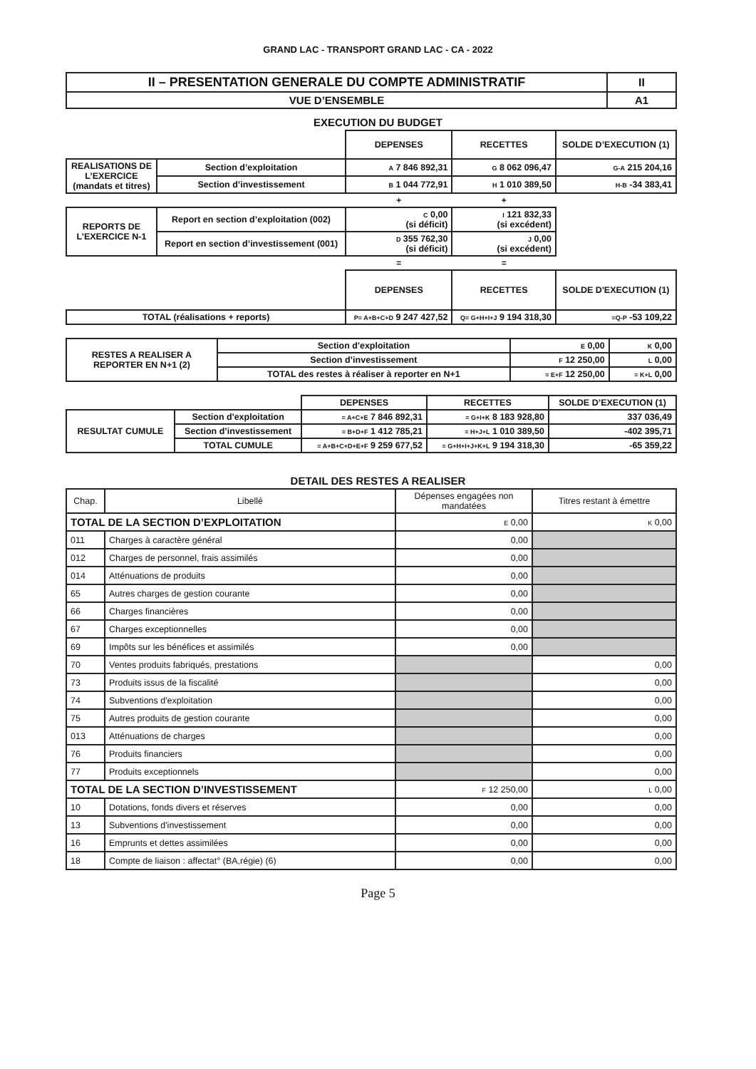GRAND LAC - TRANSPORT GRAND LAC - CA - 2022
| II – PRESENTATION GENERALE DU COMPTE ADMINISTRATIF | II |
| VUE D’ENSEMBLE | A1 |
EXECUTION DU BUDGET
| | | DEPENSES | RECETTES | SOLDE D’EXECUTION (1) |
| REALISATIONS DE L’EXERCICE (mandats et titres) | Section d’exploitation | A 7 846 892,31 | G 8 062 096,47 | G-A 215 204,16 |
| | Section d’investissement | B 1 044 772,91 | H 1 010 389,50 | H-B -34 383,41 |
| | | + | + | |
| REPORTS DE L’EXERCICE N-1 | Report en section d’exploitation (002) | C 0,00 (si déficit) | I 121 832,33 (si excédent) | |
| | Report en section d’investissement (001) | D 355 762,30 (si déficit) | J 0,00 (si excédent) | |
| | | = | = | |
| | | DEPENSES | RECETTES | SOLDE D'EXECUTION (1) |
| TOTAL (réalisations + reports) | | P= A+B+C+D 9 247 427,52 | Q= G+H+I+J 9 194 318,30 | =Q-P -53 109,22 |
| RESTES A REALISER A REPORTER EN N+1 (2) | Section d'exploitation | E 0,00 | K 0,00 |
| | Section d’investissement | F 12 250,00 | L 0,00 |
| | TOTAL des restes à réaliser à reporter en N+1 | = E+F 12 250,00 | = K+L 0,00 |
| | | DEPENSES | RECETTES | SOLDE D’EXECUTION (1) |
| RESULTAT CUMULE | Section d'exploitation | = A+C+E 7 846 892,31 | = G+I+K 8 183 928,80 | 337 036,49 |
| | Section d’investissement | = B+D+F 1 412 785,21 | = H+J+L 1 010 389,50 | -402 395,71 |
| | TOTAL CUMULE | = A+B+C+D+E+F 9 259 677,52 | = G+H+I+J+K+L 9 194 318,30 | -65 359,22 |
DETAIL DES RESTES A REALISER
| Chap. | Libellé | Dépenses engagées non mandatées | Titres restant à émettre |
| TOTAL DE LA SECTION D’EXPLOITATION | | E 0,00 | K 0,00 |
| 011 | Charges à caractère général | 0,00 | |
| 012 | Charges de personnel, frais assimilés | 0,00 | |
| 014 | Atténuations de produits | 0,00 | |
| 65 | Autres charges de gestion courante | 0,00 | |
| 66 | Charges financières | 0,00 | |
| 67 | Charges exceptionnelles | 0,00 | |
| 69 | Impôts sur les bénéfices et assimilés | 0,00 | |
| 70 | Ventes produits fabriqués, prestations | | 0,00 |
| 73 | Produits issus de la fiscalité | | 0,00 |
| 74 | Subventions d'exploitation | | 0,00 |
| 75 | Autres produits de gestion courante | | 0,00 |
| 013 | Atténuations de charges | | 0,00 |
| 76 | Produits financiers | | 0,00 |
| 77 | Produits exceptionnels | | 0,00 |
| TOTAL DE LA SECTION D’INVESTISSEMENT | | F 12 250,00 | L 0,00 |
| 10 | Dotations, fonds divers et réserves | 0,00 | 0,00 |
| 13 | Subventions d'investissement | 0,00 | 0,00 |
| 16 | Emprunts et dettes assimilées | 0,00 | 0,00 |
| 18 | Compte de liaison : affectat° (BA,régie) (6) | 0,00 | 0,00 |
Page 5